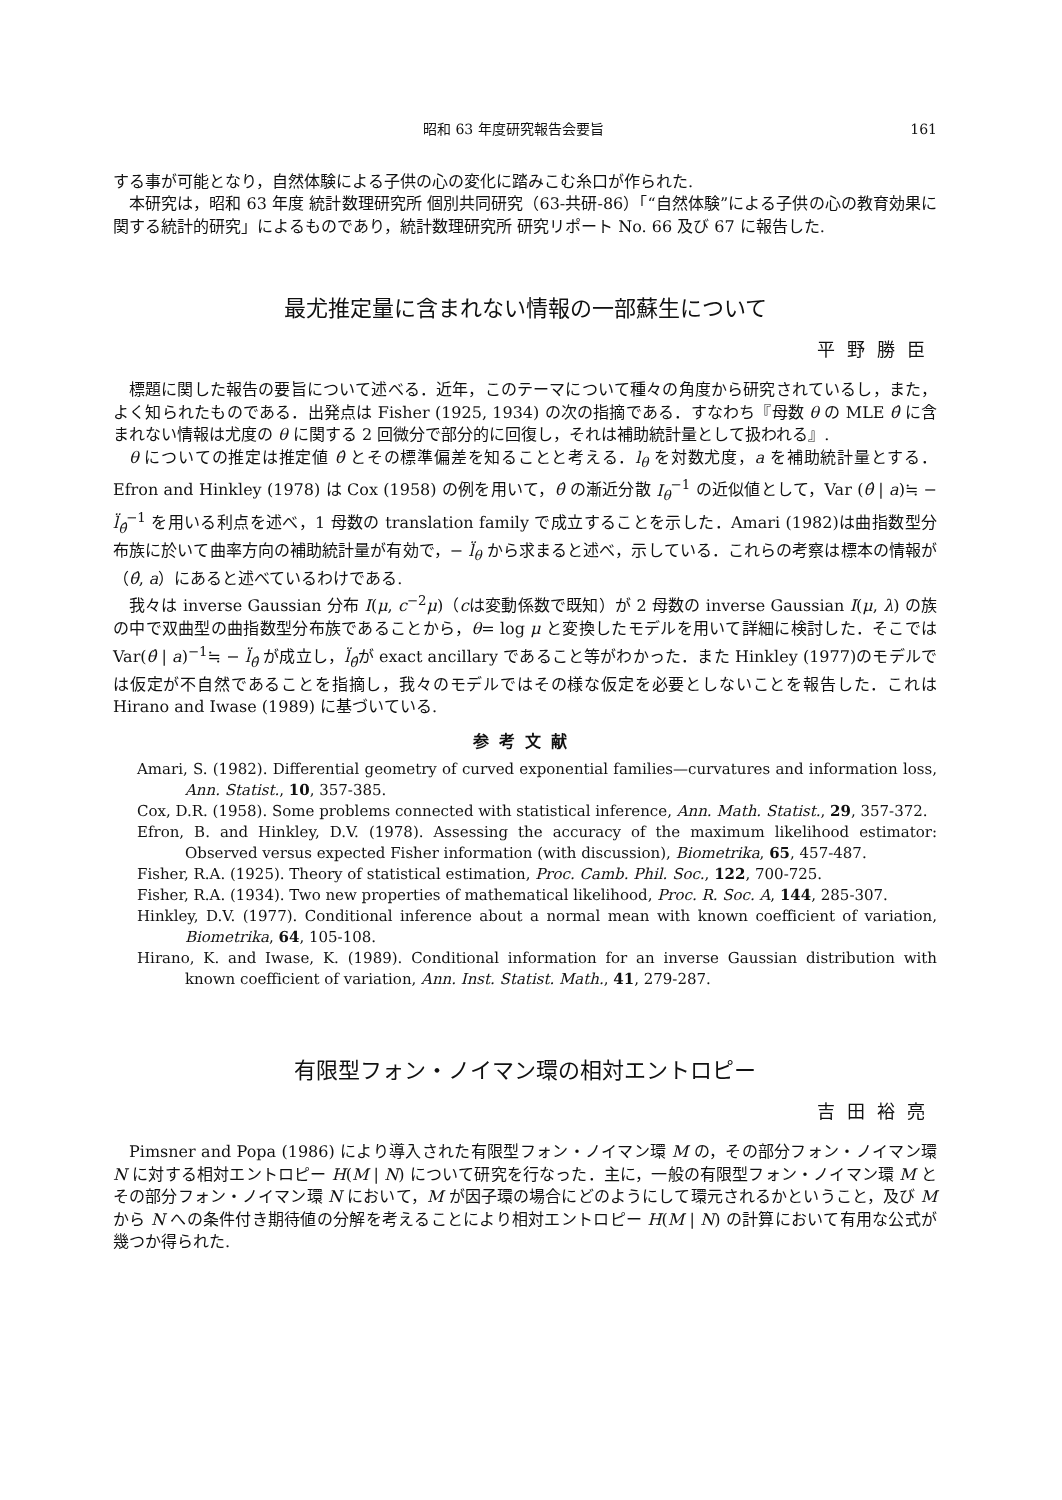昭和 63 年度研究報告会要旨 161
する事が可能となり，自然体験による子供の心の変化に踏みこむ糸口が作られた.
本研究は，昭和 63 年度 統計数理研究所 個別共同研究（63-共研-86）「“自然体験”による子供の心の教育効果に関する統計的研究」によるものであり，統計数理研究所 研究リポート No. 66 及び 67 に報告した.
最尤推定量に含まれない情報の一部蘇生について
平野勝臣
標題に関した報告の要旨について述べる．近年，このテーマについて種々の角度から研究されているし，また，よく知られたものである．出発点は Fisher (1925, 1934) の次の指摘である．すなわち『母数 θ の MLE θ̂ に含まれない情報は尤度の θ に関する 2 回微分で部分的に回復し，それは補助統計量として扱われる』.
θ についての推定は推定値 θ̂ とその標準偏差を知ることと考える．l<sub>θ</sub> を対数尤度，a を補助統計量とする．Efron and Hinkley (1978) は Cox (1958) の例を用いて，θ̂ の漸近分散 I<sub>θ</sub><sup>−1</sup> の近似値として，Var (θ̂ | a)≒ − l̈<sub>θ̂</sub><sup>−1</sup> を用いる利点を述べ，1 母数の translation family で成立することを示した．Amari (1982)は曲指数型分布族に於いて曲率方向の補助統計量が有効で，− l̈<sub>θ</sub> から求まると述べ，示している．これらの考察は標本の情報が（θ̂, a）にあると述べているわけである.
我々は inverse Gaussian 分布 I(μ, c<sup>−2</sup>μ)（cは変動係数で既知）が 2 母数の inverse Gaussian I(μ, λ) の族の中で双曲型の曲指数型分布族であることから，θ= log μ と変換したモデルを用いて詳細に検討した．そこでは Var(θ̂ | a)<sup>−1</sup>≒ − l̈<sub>θ̂</sub> が成立し，l̈<sub>θ̂</sub>が exact ancillary であること等がわかった．また Hinkley (1977)のモデルでは仮定が不自然であることを指摘し，我々のモデルではその様な仮定を必要としないことを報告した．これは Hirano and Iwase (1989) に基づいている.
参考文献
Amari, S. (1982). Differential geometry of curved exponential families—curvatures and information loss, Ann. Statist., 10, 357-385.
Cox, D.R. (1958). Some problems connected with statistical inference, Ann. Math. Statist., 29, 357-372.
Efron, B. and Hinkley, D.V. (1978). Assessing the accuracy of the maximum likelihood estimator: Observed versus expected Fisher information (with discussion), Biometrika, 65, 457-487.
Fisher, R.A. (1925). Theory of statistical estimation, Proc. Camb. Phil. Soc., 122, 700-725.
Fisher, R.A. (1934). Two new properties of mathematical likelihood, Proc. R. Soc. A, 144, 285-307.
Hinkley, D.V. (1977). Conditional inference about a normal mean with known coefficient of variation, Biometrika, 64, 105-108.
Hirano, K. and Iwase, K. (1989). Conditional information for an inverse Gaussian distribution with known coefficient of variation, Ann. Inst. Statist. Math., 41, 279-287.
有限型フォン・ノイマン環の相対エントロピー
吉田裕亮
Pimsner and Popa (1986) により導入された有限型フォン・ノイマン環 M の，その部分フォン・ノイマン環 N に対する相対エントロピー H(M | N) について研究を行なった．主に，一般の有限型フォン・ノイマン環 M とその部分フォン・ノイマン環 N において，M が因子環の場合にどのようにして環元されるかということ，及び M から N への条件付き期待値の分解を考えることにより相対エントロピー H(M | N) の計算において有用な公式が幾つか得られた.